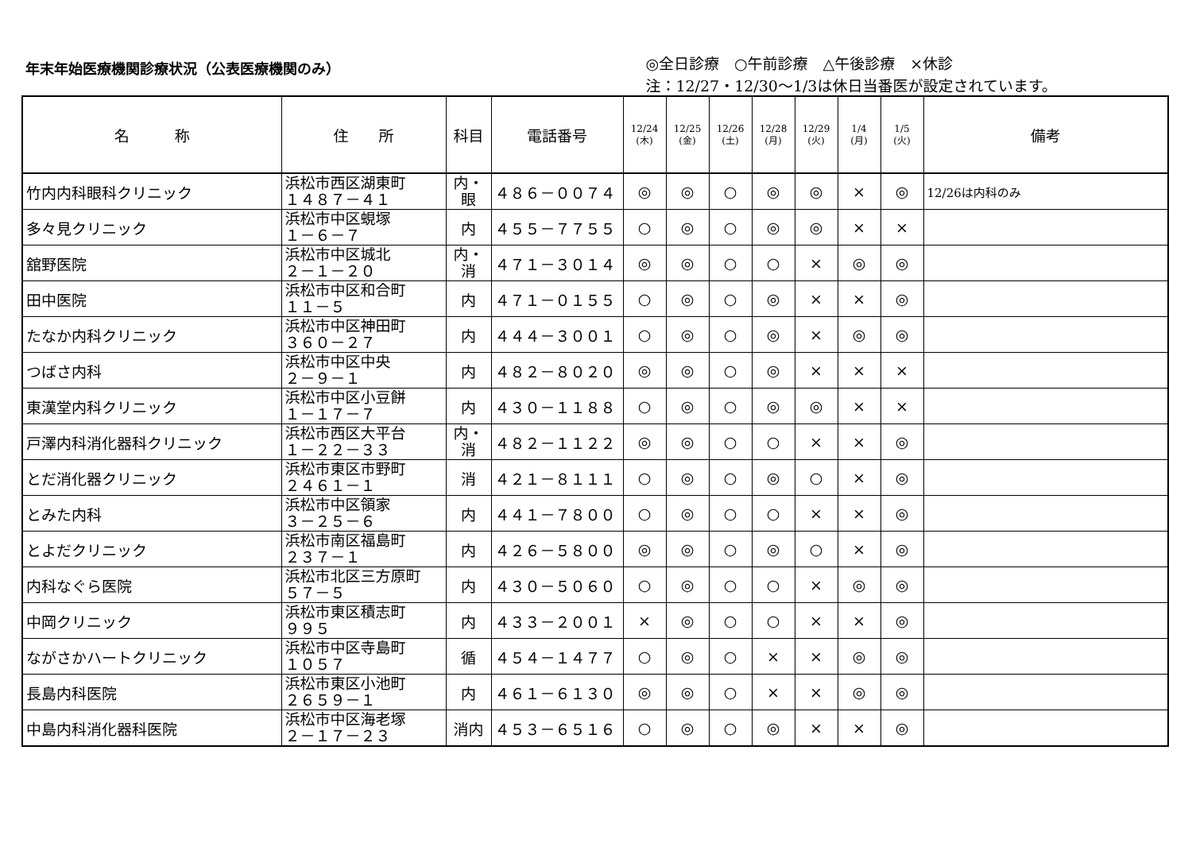年末年始医療機関診療状況（公表医療機関のみ）
◎全日診療　○午前診療　△午後診療　×休診
注：12/27・12/30〜1/3は休日当番医が設定されています。
| 名 称 | 住 所 | 科目 | 電話番号 | 12/24 (木) | 12/25 (金) | 12/26 (土) | 12/28 (月) | 12/29 (火) | 1/4 (月) | 1/5 (火) | 備考 |
| --- | --- | --- | --- | --- | --- | --- | --- | --- | --- | --- | --- |
| 竹内内科眼科クリニック | 浜松市西区湖東町 １４８７－４１ | 内・ 眼 | ４８６－００７４ | ◎ | ◎ | ○ | ◎ | ◎ | × | ◎ | 12/26は内科のみ |
| 多々見クリニック | 浜松市中区蜆塚 １－６－７ | 内 | ４５５－７７５５ | ○ | ◎ | ○ | ◎ | ◎ | × | × | |
| 舘野医院 | 浜松市中区城北 ２－１－２０ | 内・ 消 | ４７１－３０１４ | ◎ | ◎ | ○ | ○ | × | ◎ | ◎ | |
| 田中医院 | 浜松市中区和合町 １１－５ | 内 | ４７１－０１５５ | ○ | ◎ | ○ | ◎ | × | × | ◎ | |
| たなか内科クリニック | 浜松市中区神田町 ３６０－２７ | 内 | ４４４－３００１ | ○ | ◎ | ○ | ◎ | × | ◎ | ◎ | |
| つばさ内科 | 浜松市中区中央 ２－９－１ | 内 | ４８２－８０２０ | ◎ | ◎ | ○ | ◎ | × | × | × | |
| 東漢堂内科クリニック | 浜松市中区小豆餅 １－１７－７ | 内 | ４３０－１１８８ | ○ | ◎ | ○ | ◎ | ◎ | × | × | |
| 戸澤内科消化器科クリニック | 浜松市西区大平台 １－２２－３３ | 内・ 消 | ４８２－１１２２ | ◎ | ◎ | ○ | ○ | × | × | ◎ | |
| とだ消化器クリニック | 浜松市東区市野町 ２４６１－１ | 消 | ４２１－８１１１ | ○ | ◎ | ○ | ◎ | ○ | × | ◎ | |
| とみた内科 | 浜松市中区領家 ３－２５－６ | 内 | ４４１－７８００ | ○ | ◎ | ○ | ○ | × | × | ◎ | |
| とよだクリニック | 浜松市南区福島町 ２３７－１ | 内 | ４２６－５８００ | ◎ | ◎ | ○ | ◎ | ○ | × | ◎ | |
| 内科なぐら医院 | 浜松市北区三方原町 ５７－５ | 内 | ４３０－５０６０ | ○ | ◎ | ○ | ○ | × | ◎ | ◎ | |
| 中岡クリニック | 浜松市東区積志町 ９９５ | 内 | ４３３－２００１ | × | ◎ | ○ | ○ | × | × | ◎ | |
| ながさかハートクリニック | 浜松市中区寺島町 １０５７ | 循 | ４５４－１４７７ | ○ | ◎ | ○ | × | × | ◎ | ◎ | |
| 長島内科医院 | 浜松市東区小池町 ２６５９－１ | 内 | ４６１－６１３０ | ◎ | ◎ | ○ | × | × | ◎ | ◎ | |
| 中島内科消化器科医院 | 浜松市中区海老塚 ２－１７－２３ | 消内 | ４５３－６５１６ | ○ | ◎ | ○ | ◎ | × | × | ◎ | |